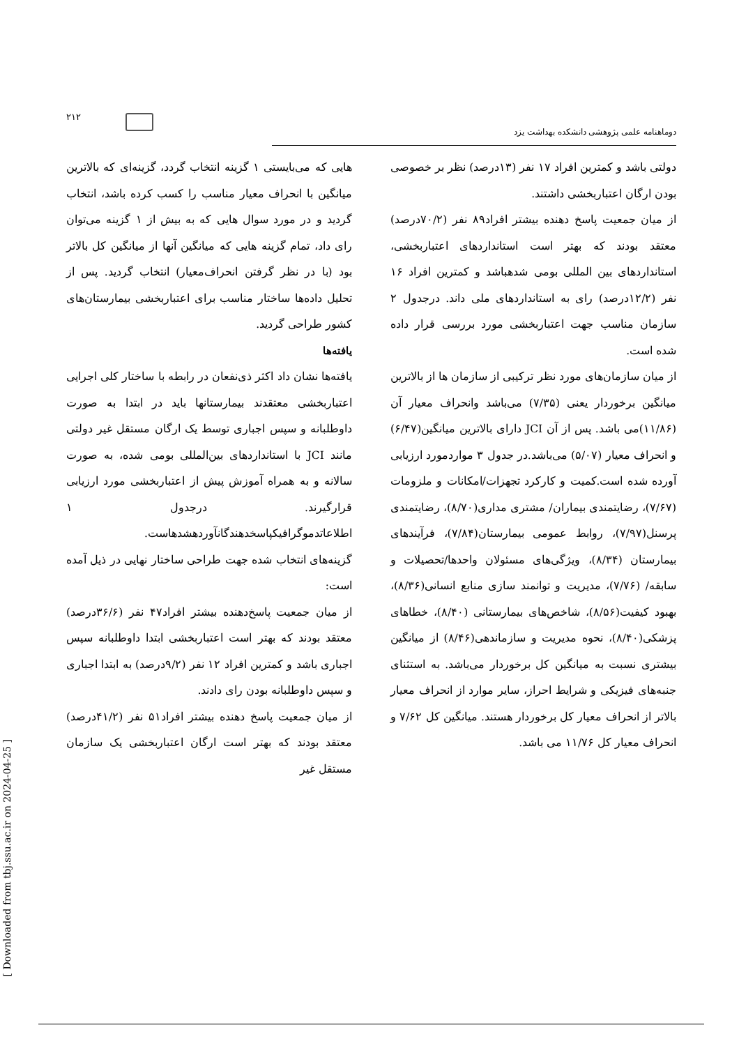۲۱۲
دوماهنامه علمی پژوهشی دانشکده بهداشت یزد
هایی که می‌بایستی ۱ گزینه انتخاب گردد، گزینه‌ای که بالاترین میانگین با انحراف معیار مناسب را کسب کرده باشد، انتخاب گردید و در مورد سوال هایی که به بیش از ۱ گزینه می‌توان رای داد، تمام گزینه هایی که میانگین آنها از میانگین کل بالاتر بود (با در نظر گرفتن انحراف‌معیار) انتخاب گردید. پس از تحلیل داده‌ها ساختار مناسب برای اعتباربخشی بیمارستان‌های کشور طراحی گردید.
یافته‌ها
یافته‌ها نشان داد اکثر ذی‌نفعان در رابطه با ساختار کلی اجرایی اعتباربخشی معتقدند بیمارستانها باید در ابتدا به صورت داوطلبانه و سپس اجباری توسط یک ارگان مستقل غیر دولتی مانند JCI با استانداردهای بین‌المللی بومی شده، به صورت سالانه و به همراه آموزش پیش از اعتباربخشی مورد ارزیابی قرارگیرند. درجدول ۱ اطلاعاتدموگرافیکپاسخدهندگانآوردهشدهاست.
گزینه‌های انتخاب شده جهت طراحی ساختار نهایی در ذیل آمده است:
از میان جمعیت پاسخ‌دهنده بیشتر افراد۴۷ نفر (۳۶/۶درصد) معتقد بودند که بهتر است اعتباربخشی ابتدا داوطلبانه سپس اجباری باشد و کمترین افراد ۱۲ نفر (۹/۲درصد) به ابتدا اجباری و سپس داوطلبانه بودن رای دادند.
از میان جمعیت پاسخ دهنده بیشتر افراد۵۱ نفر (۴۱/۲درصد) معتقد بودند که بهتر است ارگان اعتباربخشی یک سازمان مستقل غیر
دولتی باشد و کمترین افراد ۱۷ نفر (۱۳درصد) نظر بر خصوصی بودن ارگان اعتباربخشی داشتند.
از میان جمعیت پاسخ دهنده بیشتر افراد۸۹ نفر (۷۰/۲درصد) معتقد بودند که بهتر است استانداردهای اعتباربخشی، استانداردهای بین المللی بومی شدهباشد و کمترین افراد ۱۶ نفر (۱۲/۲درصد) رای به استانداردهای ملی داند. درجدول ۲ سازمان مناسب جهت اعتباربخشی مورد بررسی قرار داده شده است.
از میان سازمان‌های مورد نظر ترکیبی از سازمان ها از بالاترین میانگین برخوردار یعنی (۷/۳۵) می‌باشد وانحراف معیار آن (۱۱/۸۶)می باشد. پس از آن JCI دارای بالاترین میانگین(۶/۴۷) و انحراف معیار (۵/۰۷) می‌باشد.در جدول ۳ مواردمورد ارزیابی آورده شده است.کمیت و کارکرد تجهزات/امکانات و ملزومات (۷/۶۷)، رضایتمندی بیماران/ مشتری مداری(۸/۷۰)، رضایتمندی پرسنل(۷/۹۷)، روابط عمومی بیمارستان(۷/۸۴)، فرآیندهای بیمارستان (۸/۳۴)، ویژگی‌های مسئولان واحدها/تحصیلات و سابقه/ (۷/۷۶)، مدیریت و توانمند سازی منابع انسانی(۸/۳۶)، بهبود کیفیت(۸/۵۶)، شاخص‌های بیمارستانی (۸/۴۰)، خطاهای پزشکی(۸/۴۰)، نحوه مدیریت و سازماندهی(۸/۴۶) از میانگین بیشتری نسبت به میانگین کل برخوردار می‌باشد. به استثنای جنبه‌های فیزیکی و شرایط احراز، سایر موارد از انحراف معیار بالاتر از انحراف معیار کل برخوردار هستند. میانگین کل ۷/۶۲ و انحراف معیار کل ۱۱/۷۶ می باشد.
[ Downloaded from tbj.ssu.ac.ir on 2024-04-25 ]